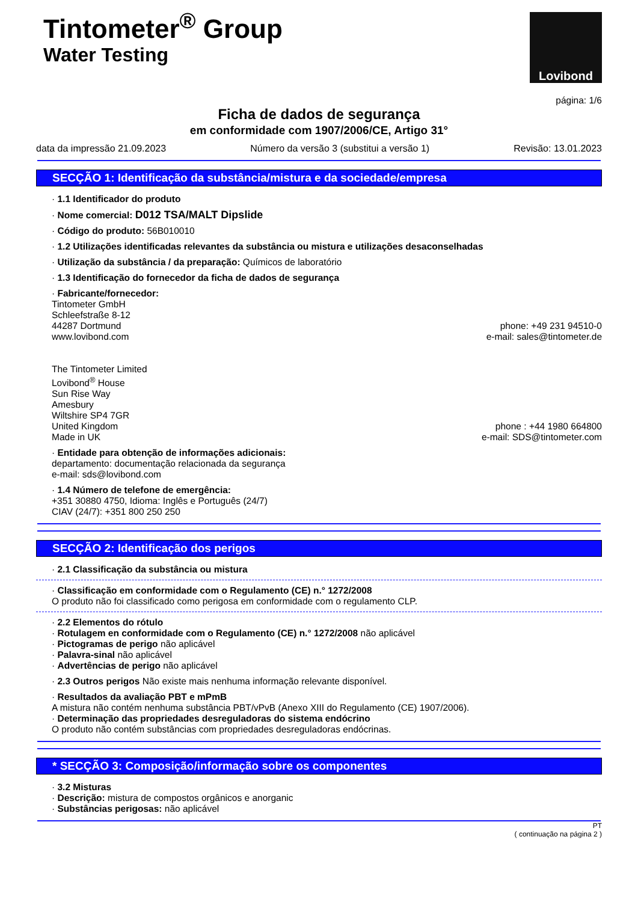Tintometer<sup>®</sup> Group
Water Testing
Lovibond
página: 1/6
Ficha de dados de segurança
em conformidade com 1907/2006/CE, Artigo 31°
data da impressão 21.09.2023 Número da versão 3 (substitui a versão 1) Revisão: 13.01.2023
SECÇÃO 1: Identificação da substância/mistura e da sociedade/empresa
· 1.1 Identificador do produto
· Nome comercial: D012 TSA/MALT Dipslide
· Código do produto: 56B010010
· 1.2 Utilizações identificadas relevantes da substância ou mistura e utilizações desaconselhadas
· Utilização da substância / da preparação: Químicos de laboratório
· 1.3 Identificação do fornecedor da ficha de dados de segurança
· Fabricante/fornecedor:
Tintometer GmbH
Schleefstraße 8-12
44287 Dortmund phone: +49 231 94510-0
www.lovibond.com e-mail: sales@tintometer.de
The Tintometer Limited
Lovibond<sup>®</sup> House
Sun Rise Way
Amesbury
Wiltshire SP4 7GR
United Kingdom phone : +44 1980 664800
Made in UK e-mail: SDS@tintometer.com
· Entidade para obtenção de informações adicionais:
departamento: documentação relacionada da segurança
e-mail: sds@lovibond.com
· 1.4 Número de telefone de emergência:
+351 30880 4750, Idioma: Inglês e Português (24/7)
CIAV (24/7): +351 800 250 250
SECÇÃO 2: Identificação dos perigos
· 2.1 Classificação da substância ou mistura
· Classificação em conformidade com o Regulamento (CE) n.° 1272/2008
O produto não foi classificado como perigosa em conformidade com o regulamento CLP.
· 2.2 Elementos do rótulo
· Rotulagem en conformidade com o Regulamento (CE) n.° 1272/2008 não aplicável
· Pictogramas de perigo não aplicável
· Palavra-sinal não aplicável
· Advertências de perigo não aplicável
· 2.3 Outros perigos Não existe mais nenhuma informação relevante disponível.
· Resultados da avaliação PBT e mPmB
A mistura não contém nenhuma substância PBT/vPvB (Anexo XIII do Regulamento (CE) 1907/2006).
· Determinação das propriedades desreguladoras do sistema endócrino
O produto não contém substâncias com propriedades desreguladoras endócrinas.
* SECÇÃO 3: Composição/informação sobre os componentes
· 3.2 Misturas
· Descrição: mistura de compostos orgânicos e anorganic
· Substâncias perigosas: não aplicável
PT
( continuação na página 2 )